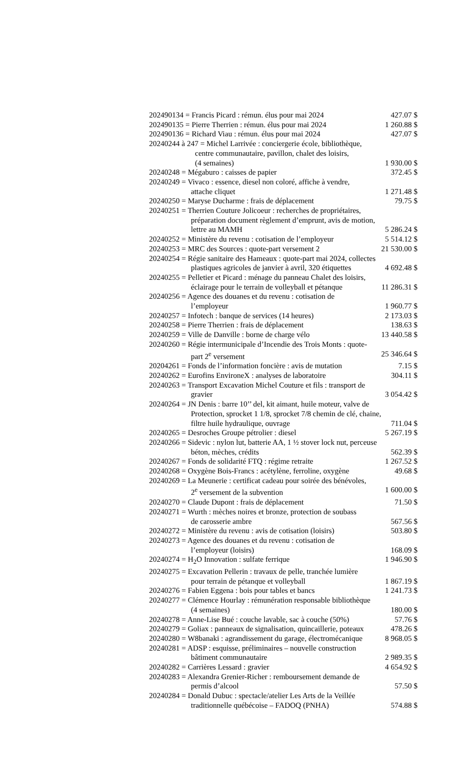202490134 = Francis Picard : rémun. élus pour mai 2024 427.07 $
202490135 = Pierre Therrien : rémun. élus pour mai 2024 1 260.88 $
202490136 = Richard Viau : rémun. élus pour mai 2024 427.07 $
20240244 à 247 = Michel Larrivée : conciergerie école, bibliothèque,
centre communautaire, pavillon, chalet des loisirs,
(4 semaines) 1 930.00 $
20240248 = Mégaburo : caisses de papier 372.45 $
20240249 = Vivaco : essence, diesel non coloré, affiche à vendre,
attache cliquet 1 271.48 $
20240250 = Maryse Ducharme : frais de déplacement 79.75 $
20240251 = Therrien Couture Jolicoeur : recherches de propriétaires,
préparation document règlement d’emprunt, avis de motion,
lettre au MAMH 5 286.24 $
20240252 = Ministère du revenu : cotisation de l’employeur 5 514.12 $
20240253 = MRC des Sources : quote-part versement 2 21 530.00 $
20240254 = Régie sanitaire des Hameaux : quote-part mai 2024, collectes
plastiques agricoles de janvier à avril, 320 étiquettes 4 692.48 $
20240255 = Pelletier et Picard : ménage du panneau Chalet des loisirs,
éclairage pour le terrain de volleyball et pétanque 11 286.31 $
20240256 = Agence des douanes et du revenu : cotisation de
l’employeur 1 960.77 $
20240257 = Infotech : banque de services (14 heures) 2 173.03 $
20240258 = Pierre Therrien : frais de déplacement 138.63 $
20240259 = Ville de Danville : borne de charge vélo 13 440.58 $
20240260 = Régie intermunicipale d’Incendie des Trois Monts : quote-
part 2<sup>e</sup> versement 25 346.64 $
20204261 = Fonds de l’information foncière : avis de mutation 7.15 $
20240262 = Eurofins EnvironeX : analyses de laboratoire 304.11 $
20240263 = Transport Excavation Michel Couture et fils : transport de
gravier 3 054.42 $
20240264 = JN Denis : barre 10’’ del, kit aimant, huile moteur, valve de
Protection, sprocket 1 1/8, sprocket 7/8 chemin de clé, chaine,
filtre huile hydraulique, ouvrage 711.04 $
20240265 = Desroches Groupe pétrolier : diesel 5 267.19 $
20240266 = Sidevic : nylon lut, batterie AA, 1 ½ stover lock nut, perceuse
béton, mèches, crédits 562.39 $
20240267 = Fonds de solidarité FTQ : régime retraite 1 267.52 $
20240268 = Oxygène Bois-Francs : acétylène, ferroline, oxygène 49.68 $
20240269 = La Meunerie : certificat cadeau pour soirée des bénévoles,
2<sup>e</sup> versement de la subvention 1 600.00 $
20240270 = Claude Dupont : frais de déplacement 71.50 $
20240271 = Wurth : mèches noires et bronze, protection de soubass
de carosserie ambre 567.56 $
20240272 = Ministère du revenu : avis de cotisation (loisirs) 503.80 $
20240273 = Agence des douanes et du revenu : cotisation de
l’employeur (loisirs) 168.09 $
20240274 = H<sub>2</sub>O Innovation : sulfate ferrique 1 946.90 $
20240275 = Excavation Pellerin : travaux de pelle, tranchée lumière
pour terrain de pétanque et volleyball 1 867.19 $
20240276 = Fabien Eggena : bois pour tables et bancs 1 241.73 $
20240277 = Clémence Hourlay : rémunération responsable bibliothèque
(4 semaines) 180.00 $
20240278 = Anne-Lise Bué : couche lavable, sac à couche (50%) 57.76 $
20240279 = Goliax : panneaux de signalisation, quincaillerie, poteaux 478.26 $
20240280 = W8banaki : agrandissement du garage, électromécanique 8 968.05 $
20240281 = ADSP : esquisse, préliminaires – nouvelle construction
bâtiment communautaire 2 989.35 $
20240282 = Carrières Lessard : gravier 4 654.92 $
20240283 = Alexandra Grenier-Richer : remboursement demande de
permis d’alcool 57.50 $
20240284 = Donald Dubuc : spectacle/atelier Les Arts de la Veillée
traditionnelle québécoise – FADOQ (PNHA) 574.88 $